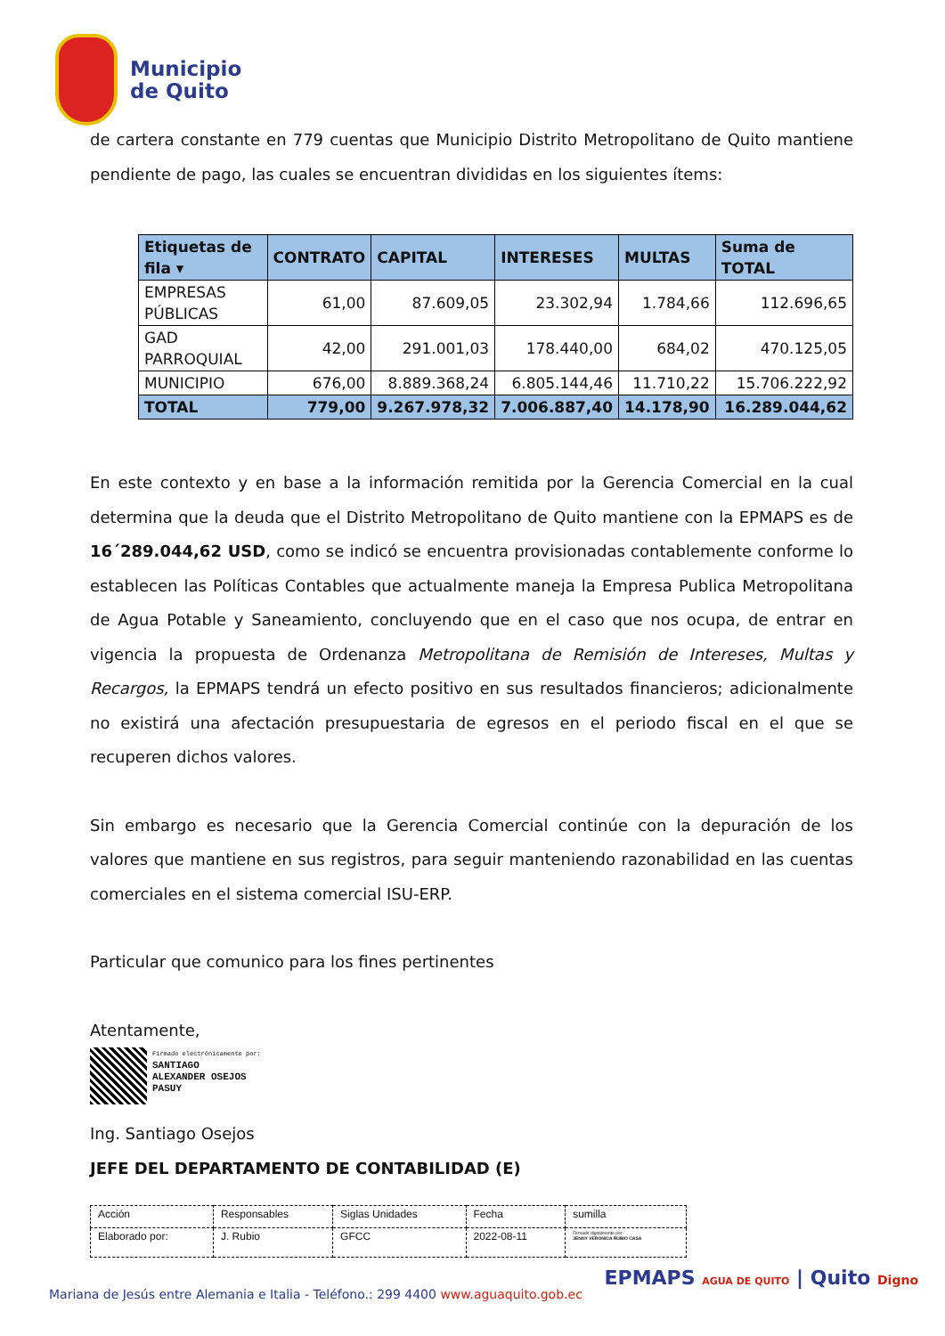Municipio
de Quito
de cartera constante en 779 cuentas que Municipio Distrito Metropolitano de Quito mantiene pendiente de pago, las cuales se encuentran divididas en los siguientes ítems:
| Etiquetas de fila ▾ | CONTRATO | CAPITAL | INTERESES | MULTAS | Suma de TOTAL |
| --- | --- | --- | --- | --- | --- |
| EMPRESAS PÚBLICAS | 61,00 | 87.609,05 | 23.302,94 | 1.784,66 | 112.696,65 |
| GAD PARROQUIAL | 42,00 | 291.001,03 | 178.440,00 | 684,02 | 470.125,05 |
| MUNICIPIO | 676,00 | 8.889.368,24 | 6.805.144,46 | 11.710,22 | 15.706.222,92 |
| TOTAL | 779,00 | 9.267.978,32 | 7.006.887,40 | 14.178,90 | 16.289.044,62 |
En este contexto y en base a la información remitida por la Gerencia Comercial en la cual determina que la deuda que el Distrito Metropolitano de Quito mantiene con la EPMAPS es de 16´289.044,62 USD, como se indicó se encuentra provisionadas contablemente conforme lo establecen las Políticas Contables que actualmente maneja la Empresa Publica Metropolitana de Agua Potable y Saneamiento, concluyendo que en el caso que nos ocupa, de entrar en vigencia la propuesta de Ordenanza Metropolitana de Remisión de Intereses, Multas y Recargos, la EPMAPS tendrá un efecto positivo en sus resultados financieros; adicionalmente no existirá una afectación presupuestaria de egresos en el periodo fiscal en el que se recuperen dichos valores.
Sin embargo es necesario que la Gerencia Comercial continúe con la depuración de los valores que mantiene en sus registros, para seguir manteniendo razonabilidad en las cuentas comerciales en el sistema comercial ISU-ERP.
Particular que comunico para los fines pertinentes
Atentamente,
Firmado electrónicamente por:
SANTIAGO
ALEXANDER OSEJOS
PASUY
Ing. Santiago Osejos
JEFE DEL DEPARTAMENTO DE CONTABILIDAD (E)
| Acción | Responsables | Siglas Unidades | Fecha | sumilla |
| Elaborado por: | J. Rubio | GFCC | 2022-08-11 | Firmado digitalmente por: JENNY VERONICA RUBIO CASA |
Mariana de Jesús entre Alemania e Italia - Teléfono.: 299 4400 www.aguaquito.gob.ec
EPMAPS AGUA DE QUITO | Quito Digno